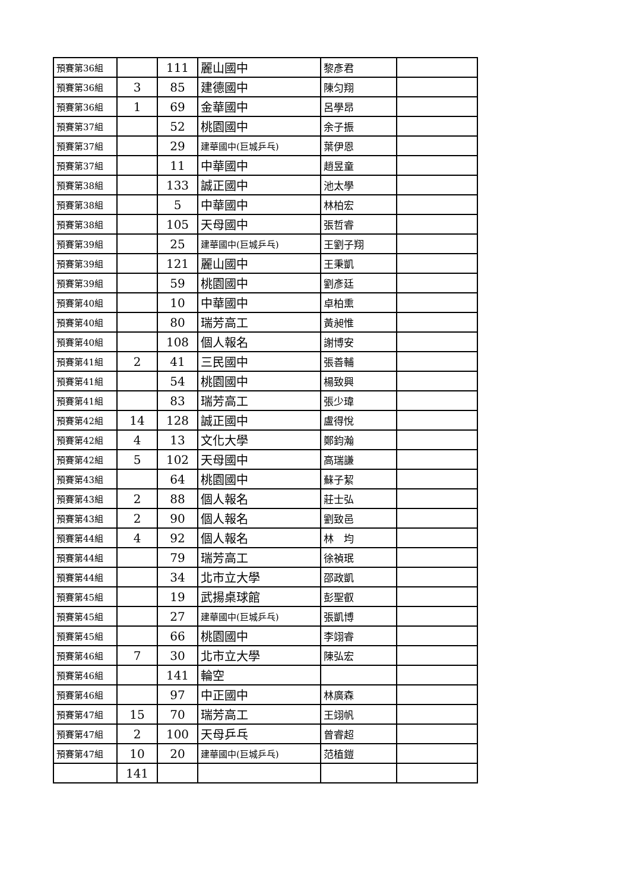| 預賽第36組 | | 111 | 麗山國中 | 黎彥君 | |
| 預賽第36組 | 3 | 85 | 建德國中 | 陳匀翔 | |
| 預賽第36組 | 1 | 69 | 金華國中 | 呂學昂 | |
| 預賽第37組 | | 52 | 桃園國中 | 余子振 | |
| 預賽第37組 | | 29 | 建華國中(巨城乒乓) | 葉伊恩 | |
| 預賽第37組 | | 11 | 中華國中 | 趙昱童 | |
| 預賽第38組 | | 133 | 誠正國中 | 池太學 | |
| 預賽第38組 | | 5 | 中華國中 | 林柏宏 | |
| 預賽第38組 | | 105 | 天母國中 | 張哲睿 | |
| 預賽第39組 | | 25 | 建華國中(巨城乒乓) | 王劉子翔 | |
| 預賽第39組 | | 121 | 麗山國中 | 王秉凱 | |
| 預賽第39組 | | 59 | 桃園國中 | 劉彥廷 | |
| 預賽第40組 | | 10 | 中華國中 | 卓柏熏 | |
| 預賽第40組 | | 80 | 瑞芳高工 | 黃昶惟 | |
| 預賽第40組 | | 108 | 個人報名 | 謝博安 | |
| 預賽第41組 | 2 | 41 | 三民國中 | 張善輔 | |
| 預賽第41組 | | 54 | 桃園國中 | 楊致興 | |
| 預賽第41組 | | 83 | 瑞芳高工 | 張少瑋 | |
| 預賽第42組 | 14 | 128 | 誠正國中 | 盧得悅 | |
| 預賽第42組 | 4 | 13 | 文化大學 | 鄭鈞瀚 | |
| 預賽第42組 | 5 | 102 | 天母國中 | 高瑞謙 | |
| 預賽第43組 | | 64 | 桃園國中 | 蘇子絜 | |
| 預賽第43組 | 2 | 88 | 個人報名 | 莊士弘 | |
| 預賽第43組 | 2 | 90 | 個人報名 | 劉致邑 | |
| 預賽第44組 | 4 | 92 | 個人報名 | 林 均 | |
| 預賽第44組 | | 79 | 瑞芳高工 | 徐禎珉 | |
| 預賽第44組 | | 34 | 北市立大學 | 邵政凱 | |
| 預賽第45組 | | 19 | 武揚桌球館 | 彭聖叡 | |
| 預賽第45組 | | 27 | 建華國中(巨城乒乓) | 張凱博 | |
| 預賽第45組 | | 66 | 桃園國中 | 李翊睿 | |
| 預賽第46組 | 7 | 30 | 北市立大學 | 陳弘宏 | |
| 預賽第46組 | | 141 | 輪空 | | |
| 預賽第46組 | | 97 | 中正國中 | 林廣森 | |
| 預賽第47組 | 15 | 70 | 瑞芳高工 | 王翊帆 | |
| 預賽第47組 | 2 | 100 | 天母乒乓 | 曾睿超 | |
| 預賽第47組 | 10 | 20 | 建華國中(巨城乒乓) | 范植鎧 | |
| | 141 | | | | |